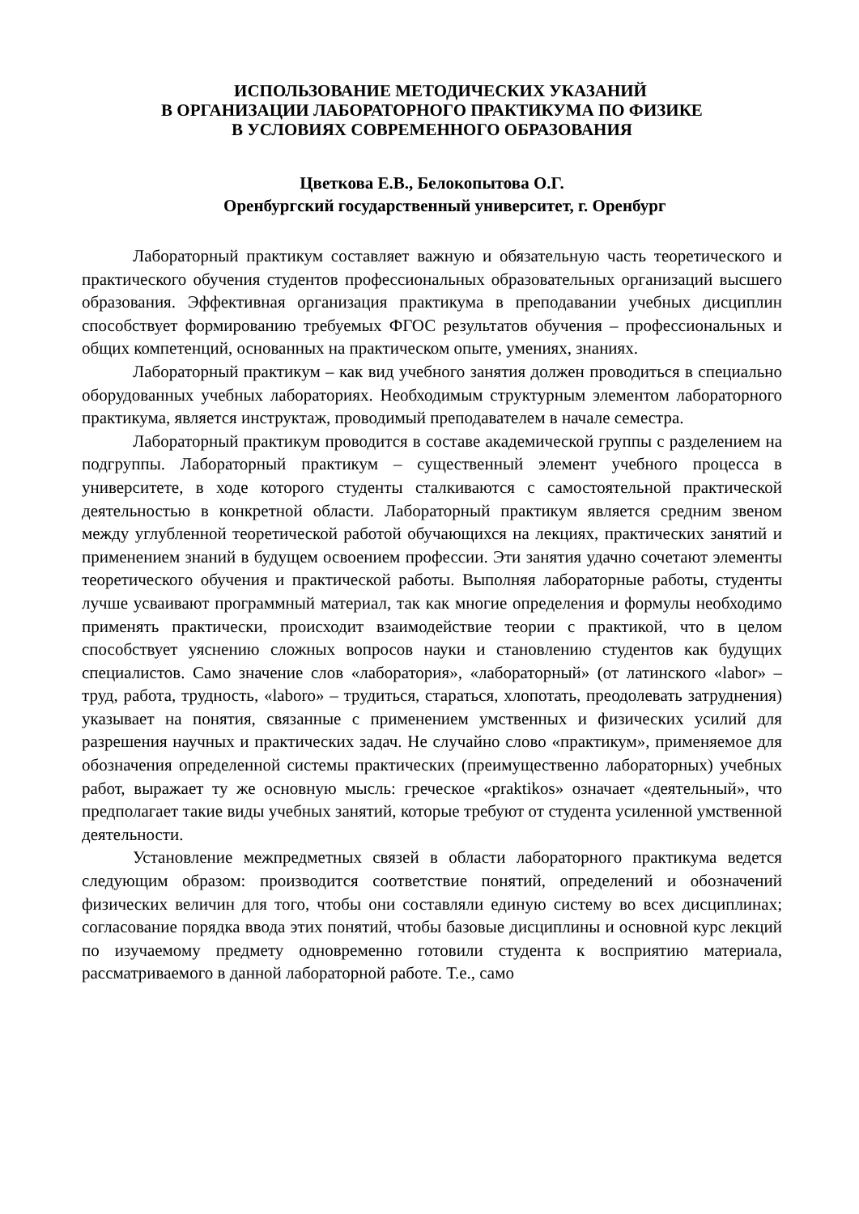ИСПОЛЬЗОВАНИЕ МЕТОДИЧЕСКИХ УКАЗАНИЙ
В ОРГАНИЗАЦИИ ЛАБОРАТОРНОГО ПРАКТИКУМА ПО ФИЗИКЕ
В УСЛОВИЯХ СОВРЕМЕННОГО ОБРАЗОВАНИЯ
Цветкова Е.В., Белокопытова О.Г.
Оренбургский государственный университет, г. Оренбург
Лабораторный практикум составляет важную и обязательную часть теоретического и практического обучения студентов профессиональных образовательных организаций высшего образования. Эффективная организация практикума в преподавании учебных дисциплин способствует формированию требуемых ФГОС результатов обучения – профессиональных и общих компетенций, основанных на практическом опыте, умениях, знаниях.
Лабораторный практикум – как вид учебного занятия должен проводиться в специально оборудованных учебных лабораториях. Необходимым структурным элементом лабораторного практикума, является инструктаж, проводимый преподавателем в начале семестра.
Лабораторный практикум проводится в составе академической группы с разделением на подгруппы. Лабораторный практикум – существенный элемент учебного процесса в университете, в ходе которого студенты сталкиваются с самостоятельной практической деятельностью в конкретной области. Лабораторный практикум является средним звеном между углубленной теоретической работой обучающихся на лекциях, практических занятий и применением знаний в будущем освоением профессии. Эти занятия удачно сочетают элементы теоретического обучения и практической работы. Выполняя лабораторные работы, студенты лучше усваивают программный материал, так как многие определения и формулы необходимо применять практически, происходит взаимодействие теории с практикой, что в целом способствует уяснению сложных вопросов науки и становлению студентов как будущих специалистов. Само значение слов «лаборатория», «лабораторный» (от латинского «labor» – труд, работа, трудность, «laboro» – трудиться, стараться, хлопотать, преодолевать затруднения) указывает на понятия, связанные с применением умственных и физических усилий для разрешения научных и практических задач. Не случайно слово «практикум», применяемое для обозначения определенной системы практических (преимущественно лабораторных) учебных работ, выражает ту же основную мысль: греческое «praktikos» означает «деятельный», что предполагает такие виды учебных занятий, которые требуют от студента усиленной умственной деятельности.
Установление межпредметных связей в области лабораторного практикума ведется следующим образом: производится соответствие понятий, определений и обозначений физических величин для того, чтобы они составляли единую систему во всех дисциплинах; согласование порядка ввода этих понятий, чтобы базовые дисциплины и основной курс лекций по изучаемому предмету одновременно готовили студента к восприятию материала, рассматриваемого в данной лабораторной работе. Т.е., само